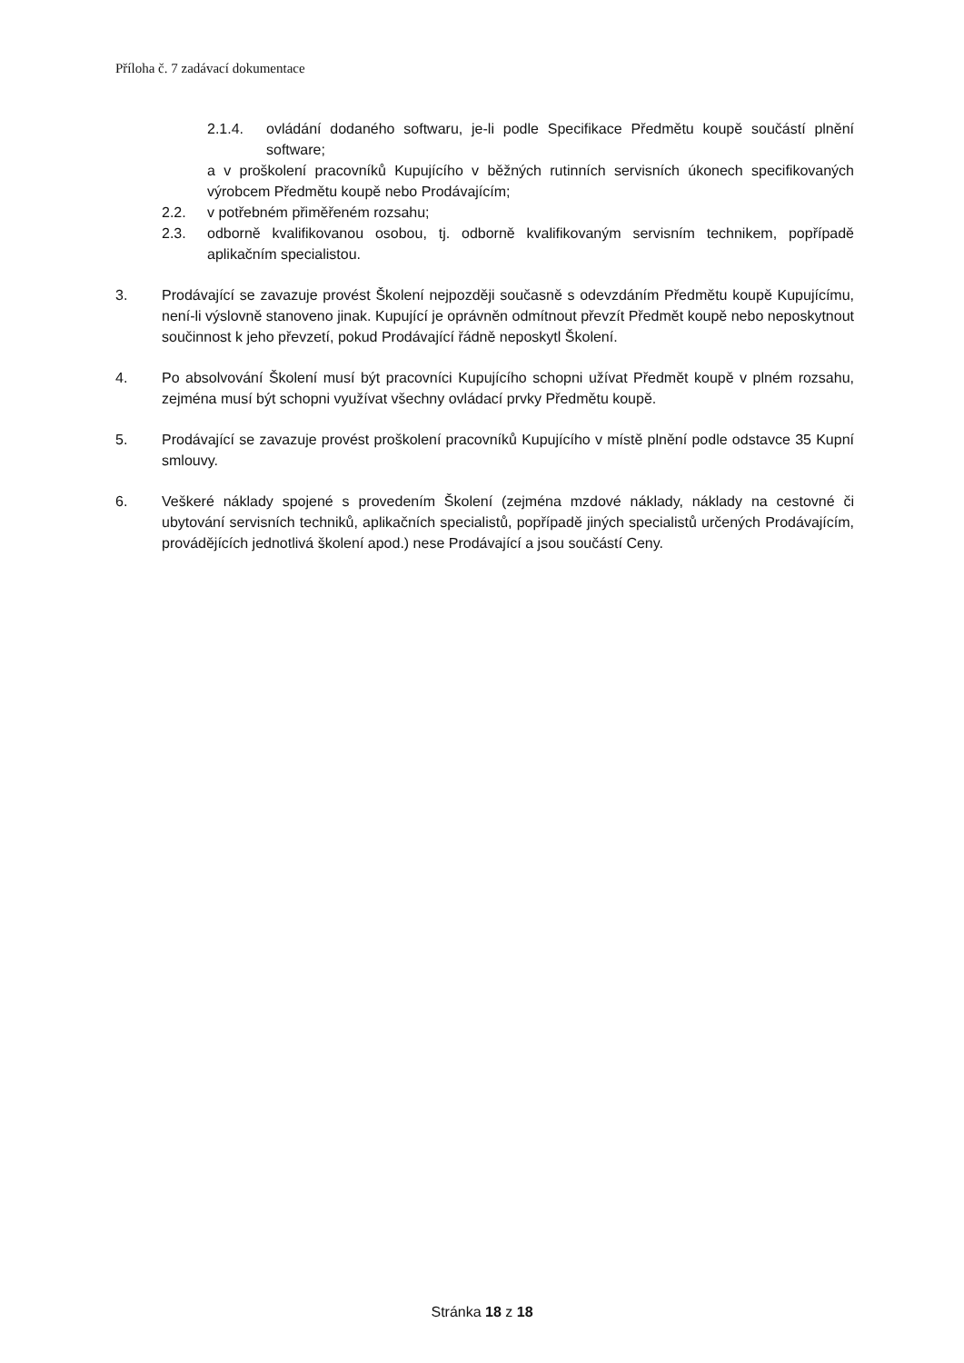Příloha č. 7 zadávací dokumentace
2.1.4. ovládání dodaného softwaru, je-li podle Specifikace Předmětu koupě součástí plnění software;
a v proškolení pracovníků Kupujícího v běžných rutinních servisních úkonech specifikovaných výrobcem Předmětu koupě nebo Prodávajícím;
2.2. v potřebném přiměřeném rozsahu;
2.3. odborně kvalifikovanou osobou, tj. odborně kvalifikovaným servisním technikem, popřípadě aplikačním specialistou.
3. Prodávající se zavazuje provést Školení nejpozději současně s odevzdáním Předmětu koupě Kupujícímu, není-li výslovně stanoveno jinak. Kupující je oprávněn odmítnout převzít Předmět koupě nebo neposkytnout součinnost k jeho převzetí, pokud Prodávající řádně neposkytl Školení.
4. Po absolvování Školení musí být pracovníci Kupujícího schopni užívat Předmět koupě v plném rozsahu, zejména musí být schopni využívat všechny ovládací prvky Předmětu koupě.
5. Prodávající se zavazuje provést proškolení pracovníků Kupujícího v místě plnění podle odstavce 35 Kupní smlouvy.
6. Veškeré náklady spojené s provedením Školení (zejména mzdové náklady, náklady na cestovné či ubytování servisních techniků, aplikačních specialistů, popřípadě jiných specialistů určených Prodávajícím, provádějících jednotlivá školení apod.) nese Prodávající a jsou součástí Ceny.
Stránka 18 z 18